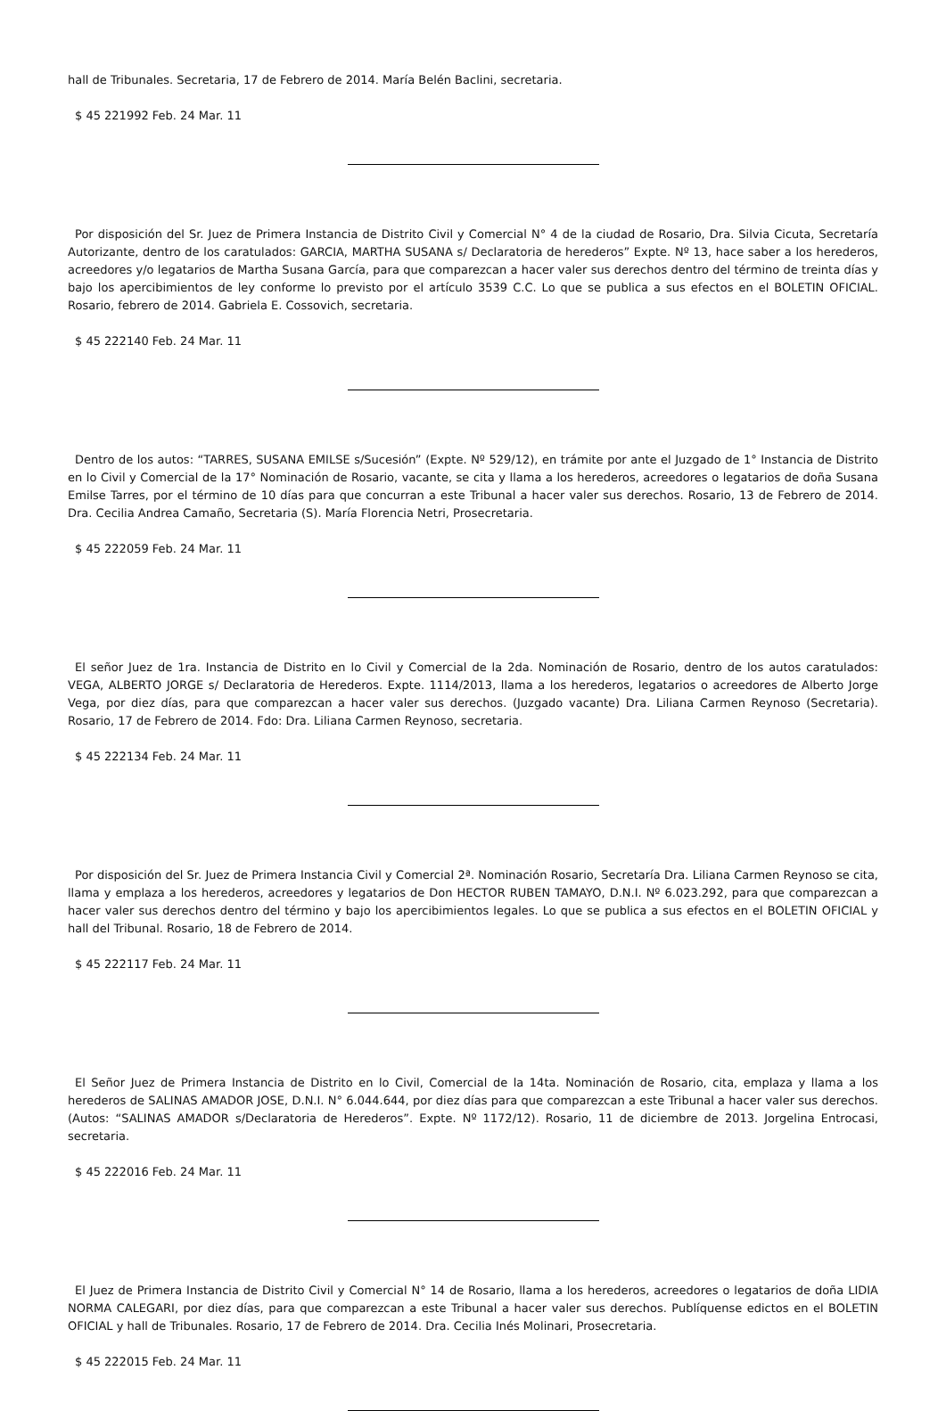hall de Tribunales. Secretaria, 17 de Febrero de 2014. María Belén Baclini, secretaria.
$ 45 221992 Feb. 24 Mar. 11
Por disposición del Sr. Juez de Primera Instancia de Distrito Civil y Comercial N° 4 de la ciudad de Rosario, Dra. Silvia Cicuta, Secretaría Autorizante, dentro de los caratulados: GARCIA, MARTHA SUSANA s/ Declaratoria de herederos” Expte. Nº 13, hace saber a los herederos, acreedores y/o legatarios de Martha Susana García, para que comparezcan a hacer valer sus derechos dentro del término de treinta días y bajo los apercibimientos de ley conforme lo previsto por el artículo 3539 C.C. Lo que se publica a sus efectos en el BOLETIN OFICIAL. Rosario, febrero de 2014. Gabriela E. Cossovich, secretaria.
$ 45 222140 Feb. 24 Mar. 11
Dentro de los autos: “TARRES, SUSANA EMILSE s/Sucesión” (Expte. Nº 529/12), en trámite por ante el Juzgado de 1° Instancia de Distrito en lo Civil y Comercial de la 17° Nominación de Rosario, vacante, se cita y llama a los herederos, acreedores o legatarios de doña Susana Emilse Tarres, por el término de 10 días para que concurran a este Tribunal a hacer valer sus derechos. Rosario, 13 de Febrero de 2014. Dra. Cecilia Andrea Camaño, Secretaria (S). María Florencia Netri, Prosecretaria.
$ 45 222059 Feb. 24 Mar. 11
El señor Juez de 1ra. Instancia de Distrito en lo Civil y Comercial de la 2da. Nominación de Rosario, dentro de los autos caratulados: VEGA, ALBERTO JORGE s/ Declaratoria de Herederos. Expte. 1114/2013, llama a los herederos, legatarios o acreedores de Alberto Jorge Vega, por diez días, para que comparezcan a hacer valer sus derechos. (Juzgado vacante) Dra. Liliana Carmen Reynoso (Secretaria). Rosario, 17 de Febrero de 2014. Fdo: Dra. Liliana Carmen Reynoso, secretaria.
$ 45 222134 Feb. 24 Mar. 11
Por disposición del Sr. Juez de Primera Instancia Civil y Comercial 2ª. Nominación Rosario, Secretaría Dra. Liliana Carmen Reynoso se cita, llama y emplaza a los herederos, acreedores y legatarios de Don HECTOR RUBEN TAMAYO, D.N.I. Nº 6.023.292, para que comparezcan a hacer valer sus derechos dentro del término y bajo los apercibimientos legales. Lo que se publica a sus efectos en el BOLETIN OFICIAL y hall del Tribunal. Rosario, 18 de Febrero de 2014.
$ 45 222117 Feb. 24 Mar. 11
El Señor Juez de Primera Instancia de Distrito en lo Civil, Comercial de la 14ta. Nominación de Rosario, cita, emplaza y llama a los herederos de SALINAS AMADOR JOSE, D.N.I. N° 6.044.644, por diez días para que comparezcan a este Tribunal a hacer valer sus derechos. (Autos: “SALINAS AMADOR s/Declaratoria de Herederos”. Expte. Nº 1172/12). Rosario, 11 de diciembre de 2013. Jorgelina Entrocasi, secretaria.
$ 45 222016 Feb. 24 Mar. 11
El Juez de Primera Instancia de Distrito Civil y Comercial N° 14 de Rosario, llama a los herederos, acreedores o legatarios de doña LIDIA NORMA CALEGARI, por diez días, para que comparezcan a este Tribunal a hacer valer sus derechos. Publíquense edictos en el BOLETIN OFICIAL y hall de Tribunales. Rosario, 17 de Febrero de 2014. Dra. Cecilia Inés Molinari, Prosecretaria.
$ 45 222015 Feb. 24 Mar. 11